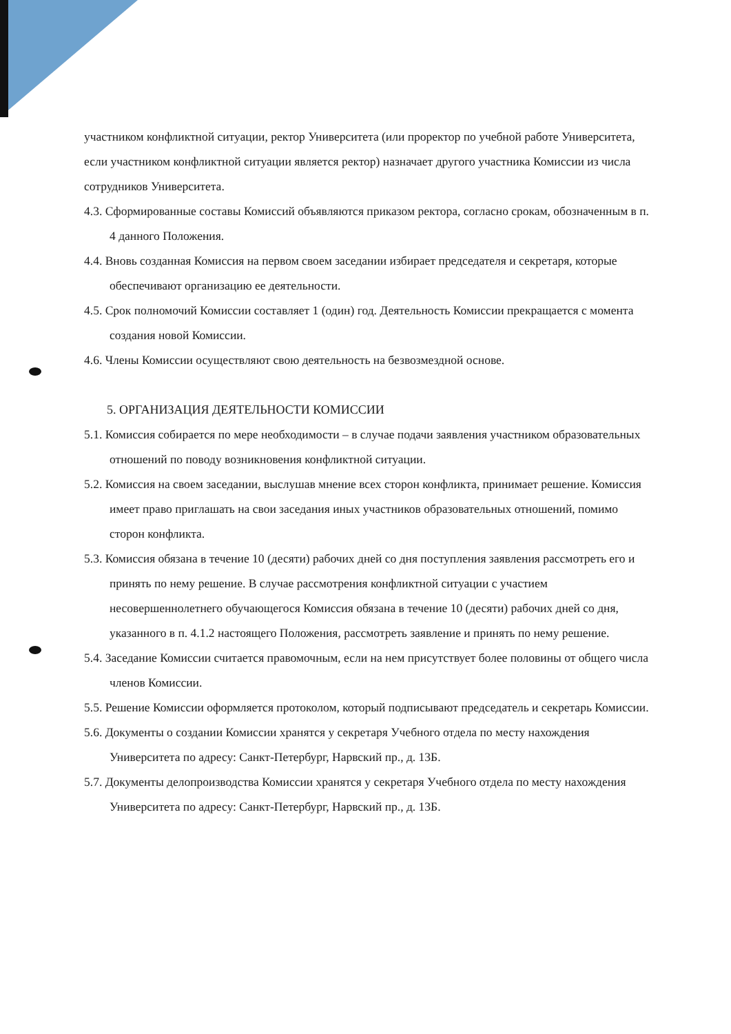участником конфликтной ситуации, ректор Университета (или проректор по учебной работе Университета, если участником конфликтной ситуации является ректор) назначает другого участника Комиссии из числа сотрудников Университета.
4.3. Сформированные составы Комиссий объявляются приказом ректора, согласно срокам, обозначенным в п. 4 данного Положения.
4.4. Вновь созданная Комиссия на первом своем заседании избирает председателя и секретаря, которые обеспечивают организацию ее деятельности.
4.5. Срок полномочий Комиссии составляет 1 (один) год. Деятельность Комиссии прекращается с момента создания новой Комиссии.
4.6. Члены Комиссии осуществляют свою деятельность на безвозмездной основе.
5. ОРГАНИЗАЦИЯ ДЕЯТЕЛЬНОСТИ КОМИССИИ
5.1. Комиссия собирается по мере необходимости – в случае подачи заявления участником образовательных отношений по поводу возникновения конфликтной ситуации.
5.2. Комиссия на своем заседании, выслушав мнение всех сторон конфликта, принимает решение. Комиссия имеет право приглашать на свои заседания иных участников образовательных отношений, помимо сторон конфликта.
5.3. Комиссия обязана в течение 10 (десяти) рабочих дней со дня поступления заявления рассмотреть его и принять по нему решение. В случае рассмотрения конфликтной ситуации с участием несовершеннолетнего обучающегося Комиссия обязана в течение 10 (десяти) рабочих дней со дня, указанного в п. 4.1.2 настоящего Положения, рассмотреть заявление и принять по нему решение.
5.4. Заседание Комиссии считается правомочным, если на нем присутствует более половины от общего числа членов Комиссии.
5.5. Решение Комиссии оформляется протоколом, который подписывают председатель и секретарь Комиссии.
5.6. Документы о создании Комиссии хранятся у секретаря Учебного отдела по месту нахождения Университета по адресу: Санкт-Петербург, Нарвский пр., д. 13Б.
5.7. Документы делопроизводства Комиссии хранятся у секретаря Учебного отдела по месту нахождения Университета по адресу: Санкт-Петербург, Нарвский пр., д. 13Б.